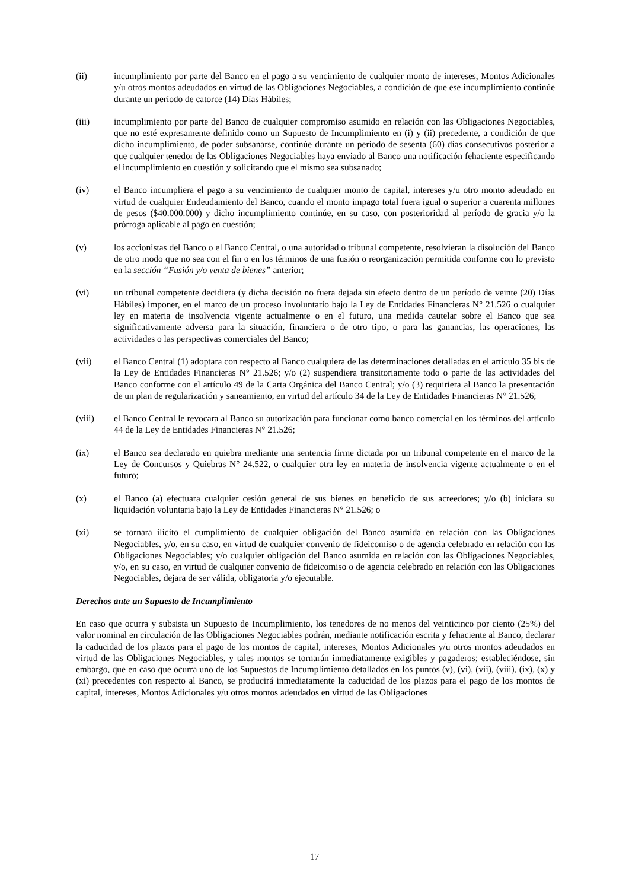(ii) incumplimiento por parte del Banco en el pago a su vencimiento de cualquier monto de intereses, Montos Adicionales y/u otros montos adeudados en virtud de las Obligaciones Negociables, a condición de que ese incumplimiento continúe durante un período de catorce (14) Días Hábiles;
(iii) incumplimiento por parte del Banco de cualquier compromiso asumido en relación con las Obligaciones Negociables, que no esté expresamente definido como un Supuesto de Incumplimiento en (i) y (ii) precedente, a condición de que dicho incumplimiento, de poder subsanarse, continúe durante un período de sesenta (60) días consecutivos posterior a que cualquier tenedor de las Obligaciones Negociables haya enviado al Banco una notificación fehaciente especificando el incumplimiento en cuestión y solicitando que el mismo sea subsanado;
(iv) el Banco incumpliera el pago a su vencimiento de cualquier monto de capital, intereses y/u otro monto adeudado en virtud de cualquier Endeudamiento del Banco, cuando el monto impago total fuera igual o superior a cuarenta millones de pesos ($40.000.000) y dicho incumplimiento continúe, en su caso, con posterioridad al período de gracia y/o la prórroga aplicable al pago en cuestión;
(v) los accionistas del Banco o el Banco Central, o una autoridad o tribunal competente, resolvieran la disolución del Banco de otro modo que no sea con el fin o en los términos de una fusión o reorganización permitida conforme con lo previsto en la sección “Fusión y/o venta de bienes” anterior;
(vi) un tribunal competente decidiera (y dicha decisión no fuera dejada sin efecto dentro de un período de veinte (20) Días Hábiles) imponer, en el marco de un proceso involuntario bajo la Ley de Entidades Financieras N° 21.526 o cualquier ley en materia de insolvencia vigente actualmente o en el futuro, una medida cautelar sobre el Banco que sea significativamente adversa para la situación, financiera o de otro tipo, o para las ganancias, las operaciones, las actividades o las perspectivas comerciales del Banco;
(vii) el Banco Central (1) adoptara con respecto al Banco cualquiera de las determinaciones detalladas en el artículo 35 bis de la Ley de Entidades Financieras N° 21.526; y/o (2) suspendiera transitoriamente todo o parte de las actividades del Banco conforme con el artículo 49 de la Carta Orgánica del Banco Central; y/o (3) requiriera al Banco la presentación de un plan de regularización y saneamiento, en virtud del artículo 34 de la Ley de Entidades Financieras N° 21.526;
(viii) el Banco Central le revocara al Banco su autorización para funcionar como banco comercial en los términos del artículo 44 de la Ley de Entidades Financieras N° 21.526;
(ix) el Banco sea declarado en quiebra mediante una sentencia firme dictada por un tribunal competente en el marco de la Ley de Concursos y Quiebras N° 24.522, o cualquier otra ley en materia de insolvencia vigente actualmente o en el futuro;
(x) el Banco (a) efectuara cualquier cesión general de sus bienes en beneficio de sus acreedores; y/o (b) iniciara su liquidación voluntaria bajo la Ley de Entidades Financieras N° 21.526; o
(xi) se tornara ilícito el cumplimiento de cualquier obligación del Banco asumida en relación con las Obligaciones Negociables, y/o, en su caso, en virtud de cualquier convenio de fideicomiso o de agencia celebrado en relación con las Obligaciones Negociables; y/o cualquier obligación del Banco asumida en relación con las Obligaciones Negociables, y/o, en su caso, en virtud de cualquier convenio de fideicomiso o de agencia celebrado en relación con las Obligaciones Negociables, dejara de ser válida, obligatoria y/o ejecutable.
Derechos ante un Supuesto de Incumplimiento
En caso que ocurra y subsista un Supuesto de Incumplimiento, los tenedores de no menos del veinticinco por ciento (25%) del valor nominal en circulación de las Obligaciones Negociables podrán, mediante notificación escrita y fehaciente al Banco, declarar la caducidad de los plazos para el pago de los montos de capital, intereses, Montos Adicionales y/u otros montos adeudados en virtud de las Obligaciones Negociables, y tales montos se tornarán inmediatamente exigibles y pagaderos; estableciéndose, sin embargo, que en caso que ocurra uno de los Supuestos de Incumplimiento detallados en los puntos (v), (vi), (vii), (viii), (ix), (x) y (xi) precedentes con respecto al Banco, se producirá inmediatamente la caducidad de los plazos para el pago de los montos de capital, intereses, Montos Adicionales y/u otros montos adeudados en virtud de las Obligaciones
17